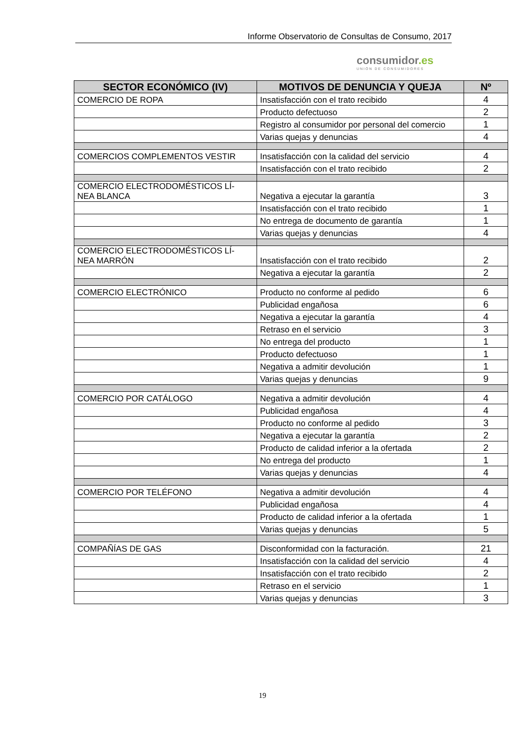Informe Observatorio de Consultas de Consumo, 2017
consumidor.es
UNIÓN DE CONSUMIDORES
| SECTOR ECONÓMICO (IV) | MOTIVOS DE DENUNCIA Y QUEJA | Nº |
| --- | --- | --- |
| COMERCIO DE ROPA | Insatisfacción con el trato recibido | 4 |
| | Producto defectuoso | 2 |
| | Registro al consumidor por personal del comercio | 1 |
| | Varias quejas y denuncias | 4 |
| COMERCIOS COMPLEMENTOS VESTIR | Insatisfacción con la calidad del servicio | 4 |
| | Insatisfacción con el trato recibido | 2 |
| COMERCIO ELECTRODOMÉSTICOS LÍ- NEA BLANCA | Negativa a ejecutar la garantía | 3 |
| | Insatisfacción con el trato recibido | 1 |
| | No entrega de documento de garantía | 1 |
| | Varias quejas y denuncias | 4 |
| COMERCIO ELECTRODOMÉSTICOS LÍ- NEA MARRÓN | Insatisfacción con el trato recibido | 2 |
| | Negativa a ejecutar la garantía | 2 |
| COMERCIO ELECTRÓNICO | Producto no conforme al pedido | 6 |
| | Publicidad engañosa | 6 |
| | Negativa a ejecutar la garantía | 4 |
| | Retraso en el servicio | 3 |
| | No entrega del producto | 1 |
| | Producto defectuoso | 1 |
| | Negativa a admitir devolución | 1 |
| | Varias quejas y denuncias | 9 |
| COMERCIO POR CATÁLOGO | Negativa a admitir devolución | 4 |
| | Publicidad engañosa | 4 |
| | Producto no conforme al pedido | 3 |
| | Negativa a ejecutar la garantía | 2 |
| | Producto de calidad inferior a la ofertada | 2 |
| | No entrega del producto | 1 |
| | Varias quejas y denuncias | 4 |
| COMERCIO POR TELÉFONO | Negativa a admitir devolución | 4 |
| | Publicidad engañosa | 4 |
| | Producto de calidad inferior a la ofertada | 1 |
| | Varias quejas y denuncias | 5 |
| COMPAÑÍAS DE GAS | Disconformidad con la facturación. | 21 |
| | Insatisfacción con la calidad del servicio | 4 |
| | Insatisfacción con el trato recibido | 2 |
| | Retraso en el servicio | 1 |
| | Varias quejas y denuncias | 3 |
19